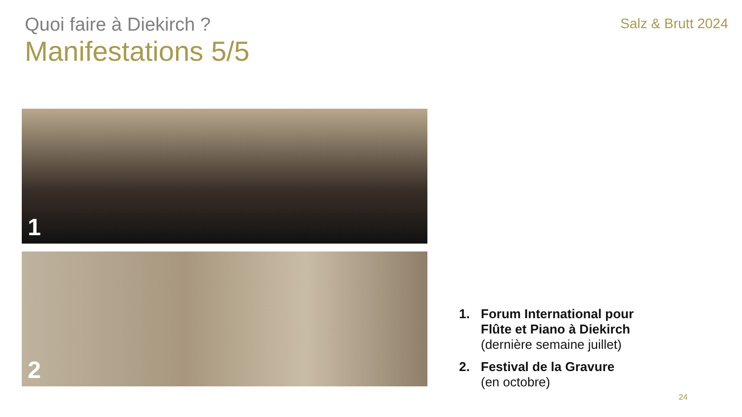Quoi faire à Diekirch ?
Salz & Brutt 2024
Manifestations 5/5
1
2
1. Forum International pour
Flûte et Piano à Diekirch
(dernière semaine juillet)
2. Festival de la Gravure
(en octobre)
24